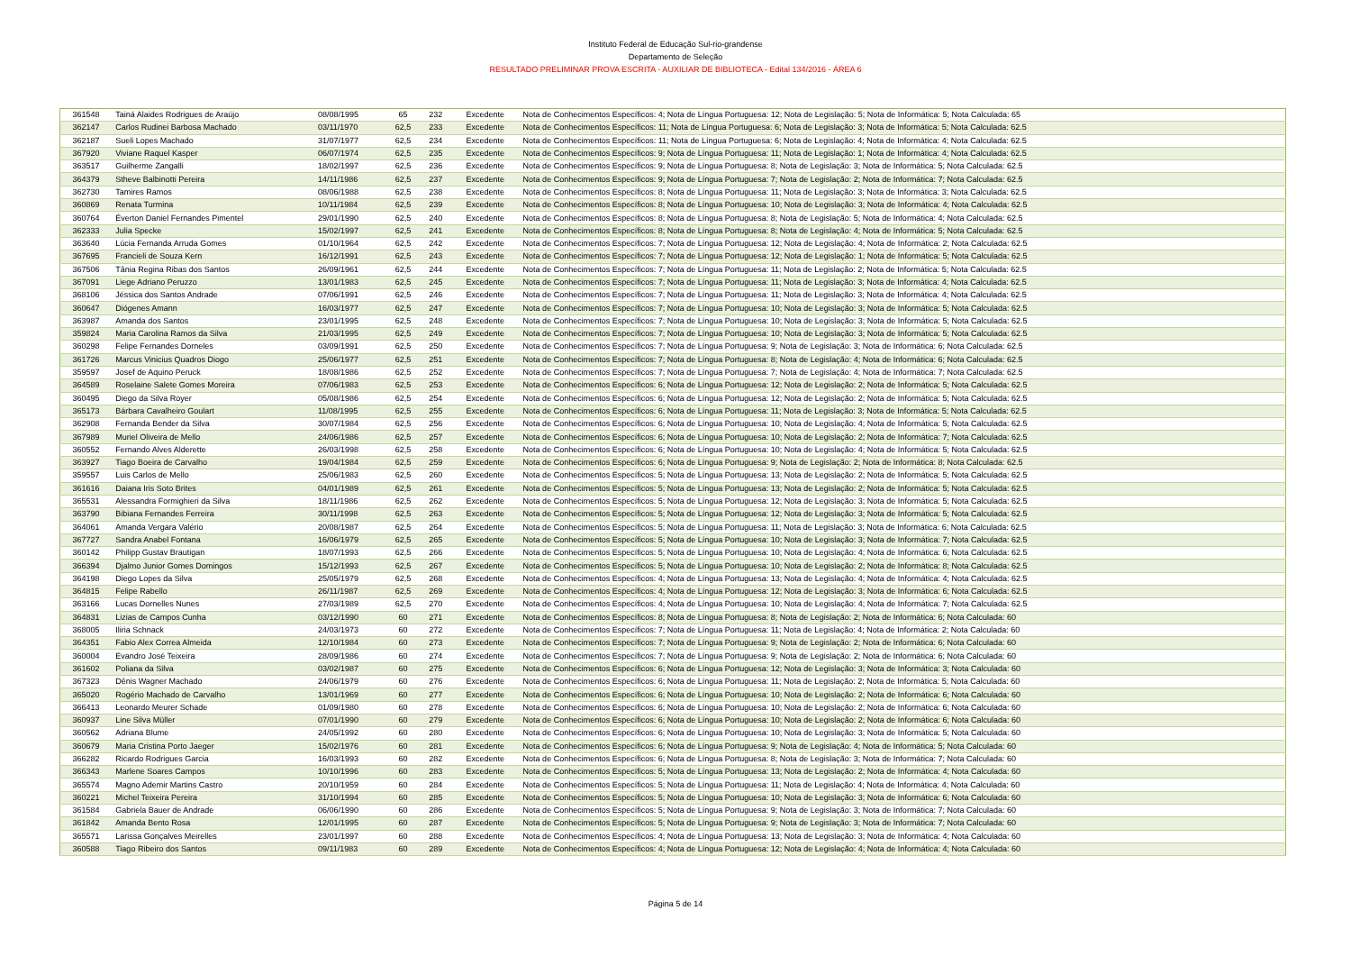Instituto Federal de Educação Sul-rio-grandense
Departamento de Seleção
RESULTADO PRELIMINAR PROVA ESCRITA - AUXILIAR DE BIBLIOTECA - Edital 134/2016 - ÁREA 6
| 361548 | Tainá Alaides Rodrigues de Araújo | 08/08/1995 | 65 | 232 | Excedente | Nota de Conhecimentos Específicos: 4; Nota de Língua Portuguesa: 12; Nota de Legislação: 5; Nota de Informática: 5; Nota Calculada: 65 |
| 362147 | Carlos Rudinei Barbosa Machado | 03/11/1970 | 62,5 | 233 | Excedente | Nota de Conhecimentos Específicos: 11; Nota de Língua Portuguesa: 6; Nota de Legislação: 3; Nota de Informática: 5; Nota Calculada: 62.5 |
| 362187 | Sueli Lopes Machado | 31/07/1977 | 62,5 | 234 | Excedente | Nota de Conhecimentos Específicos: 11; Nota de Língua Portuguesa: 6; Nota de Legislação: 4; Nota de Informática: 4; Nota Calculada: 62.5 |
| 367920 | Viviane Raquel Kasper | 06/07/1974 | 62,5 | 235 | Excedente | Nota de Conhecimentos Específicos: 9; Nota de Língua Portuguesa: 11; Nota de Legislação: 1; Nota de Informática: 4; Nota Calculada: 62.5 |
| 363517 | Guilherme Zangalli | 18/02/1997 | 62,5 | 236 | Excedente | Nota de Conhecimentos Específicos: 9; Nota de Língua Portuguesa: 8; Nota de Legislação: 3; Nota de Informática: 5; Nota Calculada: 62.5 |
| 364379 | Stheve Balbinotti Pereira | 14/11/1986 | 62,5 | 237 | Excedente | Nota de Conhecimentos Específicos: 9; Nota de Língua Portuguesa: 7; Nota de Legislação: 2; Nota de Informática: 7; Nota Calculada: 62.5 |
| 362730 | Tamires Ramos | 08/06/1988 | 62,5 | 238 | Excedente | Nota de Conhecimentos Específicos: 8; Nota de Língua Portuguesa: 11; Nota de Legislação: 3; Nota de Informática: 3; Nota Calculada: 62.5 |
| 360869 | Renata Turmina | 10/11/1984 | 62,5 | 239 | Excedente | Nota de Conhecimentos Específicos: 8; Nota de Língua Portuguesa: 10; Nota de Legislação: 3; Nota de Informática: 4; Nota Calculada: 62.5 |
| 360764 | Éverton Daniel Fernandes Pimentel | 29/01/1990 | 62,5 | 240 | Excedente | Nota de Conhecimentos Específicos: 8; Nota de Língua Portuguesa: 8; Nota de Legislação: 5; Nota de Informática: 4; Nota Calculada: 62.5 |
| 362333 | Julia Specke | 15/02/1997 | 62,5 | 241 | Excedente | Nota de Conhecimentos Específicos: 8; Nota de Língua Portuguesa: 8; Nota de Legislação: 4; Nota de Informática: 5; Nota Calculada: 62.5 |
| 363640 | Lúcia Fernanda Arruda Gomes | 01/10/1964 | 62,5 | 242 | Excedente | Nota de Conhecimentos Específicos: 7; Nota de Língua Portuguesa: 12; Nota de Legislação: 4; Nota de Informática: 2; Nota Calculada: 62.5 |
| 367695 | Francieli de Souza Kern | 16/12/1991 | 62,5 | 243 | Excedente | Nota de Conhecimentos Específicos: 7; Nota de Língua Portuguesa: 12; Nota de Legislação: 1; Nota de Informática: 5; Nota Calculada: 62.5 |
| 367506 | Tânia Regina Ribas dos Santos | 26/09/1961 | 62,5 | 244 | Excedente | Nota de Conhecimentos Específicos: 7; Nota de Língua Portuguesa: 11; Nota de Legislação: 2; Nota de Informática: 5; Nota Calculada: 62.5 |
| 367091 | Liege Adriano Peruzzo | 13/01/1983 | 62,5 | 245 | Excedente | Nota de Conhecimentos Específicos: 7; Nota de Língua Portuguesa: 11; Nota de Legislação: 3; Nota de Informática: 4; Nota Calculada: 62.5 |
| 368106 | Jéssica dos Santos Andrade | 07/06/1991 | 62,5 | 246 | Excedente | Nota de Conhecimentos Específicos: 7; Nota de Língua Portuguesa: 11; Nota de Legislação: 3; Nota de Informática: 4; Nota Calculada: 62.5 |
| 360647 | Diógenes Amann | 16/03/1977 | 62,5 | 247 | Excedente | Nota de Conhecimentos Específicos: 7; Nota de Língua Portuguesa: 10; Nota de Legislação: 3; Nota de Informática: 5; Nota Calculada: 62.5 |
| 363987 | Amanda dos Santos | 23/01/1995 | 62,5 | 248 | Excedente | Nota de Conhecimentos Específicos: 7; Nota de Língua Portuguesa: 10; Nota de Legislação: 3; Nota de Informática: 5; Nota Calculada: 62.5 |
| 359824 | Maria Carolina Ramos da Silva | 21/03/1995 | 62,5 | 249 | Excedente | Nota de Conhecimentos Específicos: 7; Nota de Língua Portuguesa: 10; Nota de Legislação: 3; Nota de Informática: 5; Nota Calculada: 62.5 |
| 360298 | Felipe Fernandes Dorneles | 03/09/1991 | 62,5 | 250 | Excedente | Nota de Conhecimentos Específicos: 7; Nota de Língua Portuguesa: 9; Nota de Legislação: 3; Nota de Informática: 6; Nota Calculada: 62.5 |
| 361726 | Marcus Vinicius Quadros Diogo | 25/06/1977 | 62,5 | 251 | Excedente | Nota de Conhecimentos Específicos: 7; Nota de Língua Portuguesa: 8; Nota de Legislação: 4; Nota de Informática: 6; Nota Calculada: 62.5 |
| 359597 | Josef de Aquino Peruck | 18/08/1986 | 62,5 | 252 | Excedente | Nota de Conhecimentos Específicos: 7; Nota de Língua Portuguesa: 7; Nota de Legislação: 4; Nota de Informática: 7; Nota Calculada: 62.5 |
| 364589 | Roselaine Salete Gomes Moreira | 07/06/1983 | 62,5 | 253 | Excedente | Nota de Conhecimentos Específicos: 6; Nota de Língua Portuguesa: 12; Nota de Legislação: 2; Nota de Informática: 5; Nota Calculada: 62.5 |
| 360495 | Diego da Silva Royer | 05/08/1986 | 62,5 | 254 | Excedente | Nota de Conhecimentos Específicos: 6; Nota de Língua Portuguesa: 12; Nota de Legislação: 2; Nota de Informática: 5; Nota Calculada: 62.5 |
| 365173 | Bárbara Cavalheiro Goulart | 11/08/1995 | 62,5 | 255 | Excedente | Nota de Conhecimentos Específicos: 6; Nota de Língua Portuguesa: 11; Nota de Legislação: 3; Nota de Informática: 5; Nota Calculada: 62.5 |
| 362908 | Fernanda Bender da Silva | 30/07/1984 | 62,5 | 256 | Excedente | Nota de Conhecimentos Específicos: 6; Nota de Língua Portuguesa: 10; Nota de Legislação: 4; Nota de Informática: 5; Nota Calculada: 62.5 |
| 367989 | Muriel Oliveira de Mello | 24/06/1986 | 62,5 | 257 | Excedente | Nota de Conhecimentos Específicos: 6; Nota de Língua Portuguesa: 10; Nota de Legislação: 2; Nota de Informática: 7; Nota Calculada: 62.5 |
| 360552 | Fernando Alves Alderette | 26/03/1998 | 62,5 | 258 | Excedente | Nota de Conhecimentos Específicos: 6; Nota de Língua Portuguesa: 10; Nota de Legislação: 4; Nota de Informática: 5; Nota Calculada: 62.5 |
| 363927 | Tiago Boeira de Carvalho | 19/04/1984 | 62,5 | 259 | Excedente | Nota de Conhecimentos Específicos: 6; Nota de Língua Portuguesa: 9; Nota de Legislação: 2; Nota de Informática: 8; Nota Calculada: 62.5 |
| 359557 | Luis Carlos de Mello | 25/06/1983 | 62,5 | 260 | Excedente | Nota de Conhecimentos Específicos: 5; Nota de Língua Portuguesa: 13; Nota de Legislação: 2; Nota de Informática: 5; Nota Calculada: 62.5 |
| 361616 | Daiana Iris Soto Brites | 04/01/1989 | 62,5 | 261 | Excedente | Nota de Conhecimentos Específicos: 5; Nota de Língua Portuguesa: 13; Nota de Legislação: 2; Nota de Informática: 5; Nota Calculada: 62.5 |
| 365531 | Alessandra Formighieri da Silva | 18/11/1986 | 62,5 | 262 | Excedente | Nota de Conhecimentos Específicos: 5; Nota de Língua Portuguesa: 12; Nota de Legislação: 3; Nota de Informática: 5; Nota Calculada: 62.5 |
| 363790 | Bibiana Fernandes Ferreira | 30/11/1998 | 62,5 | 263 | Excedente | Nota de Conhecimentos Específicos: 5; Nota de Língua Portuguesa: 12; Nota de Legislação: 3; Nota de Informática: 5; Nota Calculada: 62.5 |
| 364061 | Amanda Vergara Valério | 20/08/1987 | 62,5 | 264 | Excedente | Nota de Conhecimentos Específicos: 5; Nota de Língua Portuguesa: 11; Nota de Legislação: 3; Nota de Informática: 6; Nota Calculada: 62.5 |
| 367727 | Sandra Anabel Fontana | 16/06/1979 | 62,5 | 265 | Excedente | Nota de Conhecimentos Específicos: 5; Nota de Língua Portuguesa: 10; Nota de Legislação: 3; Nota de Informática: 7; Nota Calculada: 62.5 |
| 360142 | Philipp Gustav Brautigan | 18/07/1993 | 62,5 | 266 | Excedente | Nota de Conhecimentos Específicos: 5; Nota de Língua Portuguesa: 10; Nota de Legislação: 4; Nota de Informática: 6; Nota Calculada: 62.5 |
| 366394 | Djalmo Junior Gomes Domingos | 15/12/1993 | 62,5 | 267 | Excedente | Nota de Conhecimentos Específicos: 5; Nota de Língua Portuguesa: 10; Nota de Legislação: 2; Nota de Informática: 8; Nota Calculada: 62.5 |
| 364198 | Diego Lopes da Silva | 25/05/1979 | 62,5 | 268 | Excedente | Nota de Conhecimentos Específicos: 4; Nota de Língua Portuguesa: 13; Nota de Legislação: 4; Nota de Informática: 4; Nota Calculada: 62.5 |
| 364815 | Felipe Rabello | 26/11/1987 | 62,5 | 269 | Excedente | Nota de Conhecimentos Específicos: 4; Nota de Língua Portuguesa: 12; Nota de Legislação: 3; Nota de Informática: 6; Nota Calculada: 62.5 |
| 363166 | Lucas Dornelles Nunes | 27/03/1989 | 62,5 | 270 | Excedente | Nota de Conhecimentos Específicos: 4; Nota de Língua Portuguesa: 10; Nota de Legislação: 4; Nota de Informática: 7; Nota Calculada: 62.5 |
| 364831 | Lizias de Campos Cunha | 03/12/1990 | 60 | 271 | Excedente | Nota de Conhecimentos Específicos: 8; Nota de Língua Portuguesa: 8; Nota de Legislação: 2; Nota de Informática: 6; Nota Calculada: 60 |
| 368005 | Iliria Schnack | 24/03/1973 | 60 | 272 | Excedente | Nota de Conhecimentos Específicos: 7; Nota de Língua Portuguesa: 11; Nota de Legislação: 4; Nota de Informática: 2; Nota Calculada: 60 |
| 364351 | Fabio Alex Correa Almeida | 12/10/1984 | 60 | 273 | Excedente | Nota de Conhecimentos Específicos: 7; Nota de Língua Portuguesa: 9; Nota de Legislação: 2; Nota de Informática: 6; Nota Calculada: 60 |
| 360004 | Evandro José Teixeira | 28/09/1986 | 60 | 274 | Excedente | Nota de Conhecimentos Específicos: 7; Nota de Língua Portuguesa: 9; Nota de Legislação: 2; Nota de Informática: 6; Nota Calculada: 60 |
| 361602 | Poliana da Silva | 03/02/1987 | 60 | 275 | Excedente | Nota de Conhecimentos Específicos: 6; Nota de Língua Portuguesa: 12; Nota de Legislação: 3; Nota de Informática: 3; Nota Calculada: 60 |
| 367323 | Dênis Wagner Machado | 24/06/1979 | 60 | 276 | Excedente | Nota de Conhecimentos Específicos: 6; Nota de Língua Portuguesa: 11; Nota de Legislação: 2; Nota de Informática: 5; Nota Calculada: 60 |
| 365020 | Rogério Machado de Carvalho | 13/01/1969 | 60 | 277 | Excedente | Nota de Conhecimentos Específicos: 6; Nota de Língua Portuguesa: 10; Nota de Legislação: 2; Nota de Informática: 6; Nota Calculada: 60 |
| 366413 | Leonardo Meurer Schade | 01/09/1980 | 60 | 278 | Excedente | Nota de Conhecimentos Específicos: 6; Nota de Língua Portuguesa: 10; Nota de Legislação: 2; Nota de Informática: 6; Nota Calculada: 60 |
| 360937 | Line Silva Müller | 07/01/1990 | 60 | 279 | Excedente | Nota de Conhecimentos Específicos: 6; Nota de Língua Portuguesa: 10; Nota de Legislação: 2; Nota de Informática: 6; Nota Calculada: 60 |
| 360562 | Adriana Blume | 24/05/1992 | 60 | 280 | Excedente | Nota de Conhecimentos Específicos: 6; Nota de Língua Portuguesa: 10; Nota de Legislação: 3; Nota de Informática: 5; Nota Calculada: 60 |
| 360679 | Maria Cristina Porto Jaeger | 15/02/1976 | 60 | 281 | Excedente | Nota de Conhecimentos Específicos: 6; Nota de Língua Portuguesa: 9; Nota de Legislação: 4; Nota de Informática: 5; Nota Calculada: 60 |
| 366282 | Ricardo Rodrigues Garcia | 16/03/1993 | 60 | 282 | Excedente | Nota de Conhecimentos Específicos: 6; Nota de Língua Portuguesa: 8; Nota de Legislação: 3; Nota de Informática: 7; Nota Calculada: 60 |
| 366343 | Marlene Soares Campos | 10/10/1996 | 60 | 283 | Excedente | Nota de Conhecimentos Específicos: 5; Nota de Língua Portuguesa: 13; Nota de Legislação: 2; Nota de Informática: 4; Nota Calculada: 60 |
| 365574 | Magno Ademir Martins Castro | 20/10/1959 | 60 | 284 | Excedente | Nota de Conhecimentos Específicos: 5; Nota de Língua Portuguesa: 11; Nota de Legislação: 4; Nota de Informática: 4; Nota Calculada: 60 |
| 360221 | Michel Teixeira Pereira | 31/10/1994 | 60 | 285 | Excedente | Nota de Conhecimentos Específicos: 5; Nota de Língua Portuguesa: 10; Nota de Legislação: 3; Nota de Informática: 6; Nota Calculada: 60 |
| 361584 | Gabriela Bauer de Andrade | 06/06/1990 | 60 | 286 | Excedente | Nota de Conhecimentos Específicos: 5; Nota de Língua Portuguesa: 9; Nota de Legislação: 3; Nota de Informática: 7; Nota Calculada: 60 |
| 361842 | Amanda Bento Rosa | 12/01/1995 | 60 | 287 | Excedente | Nota de Conhecimentos Específicos: 5; Nota de Língua Portuguesa: 9; Nota de Legislação: 3; Nota de Informática: 7; Nota Calculada: 60 |
| 365571 | Larissa Gonçalves Meirelles | 23/01/1997 | 60 | 288 | Excedente | Nota de Conhecimentos Específicos: 4; Nota de Língua Portuguesa: 13; Nota de Legislação: 3; Nota de Informática: 4; Nota Calculada: 60 |
| 360588 | Tiago Ribeiro dos Santos | 09/11/1983 | 60 | 289 | Excedente | Nota de Conhecimentos Específicos: 4; Nota de Língua Portuguesa: 12; Nota de Legislação: 4; Nota de Informática: 4; Nota Calculada: 60 |
Página 5 de 14